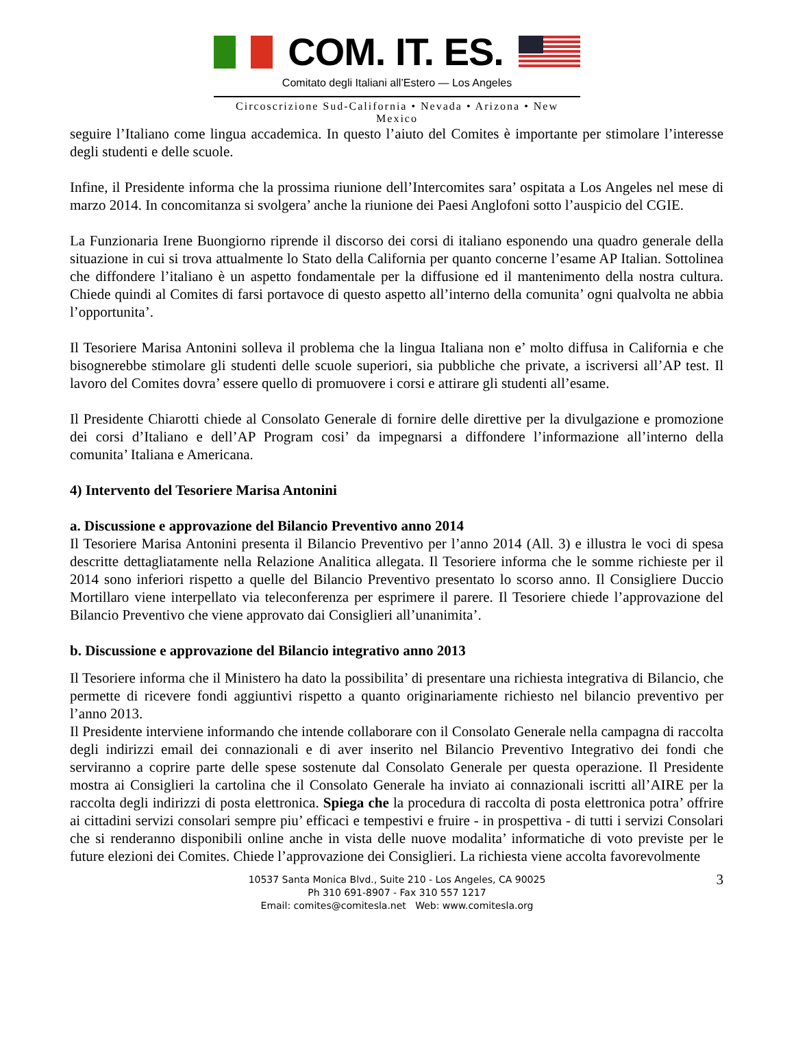COM. IT. ES.
Comitato degli Italiani all’Estero — Los Angeles
Circoscrizione Sud-California • Nevada • Arizona • New Mexico
seguire l’Italiano come lingua accademica. In questo l’aiuto del Comites è importante per stimolare l’interesse degli studenti e delle scuole.
Infine, il Presidente informa che la prossima riunione dell’Intercomites sara’ ospitata a Los Angeles nel mese di marzo 2014. In concomitanza si svolgera’ anche la riunione dei Paesi Anglofoni sotto l’auspicio del CGIE.
La Funzionaria Irene Buongiorno riprende il discorso dei corsi di italiano esponendo una quadro generale della situazione in cui si trova attualmente lo Stato della California per quanto concerne l’esame AP Italian. Sottolinea che diffondere l’italiano è un aspetto fondamentale per la diffusione ed il mantenimento della nostra cultura. Chiede quindi al Comites di farsi portavoce di questo aspetto all’interno della comunita’ ogni qualvolta ne abbia l’opportunita’.
Il Tesoriere Marisa Antonini solleva il problema che la lingua Italiana non e’ molto diffusa in California e che bisognerebbe stimolare gli studenti delle scuole superiori, sia pubbliche che private, a iscriversi all’AP test. Il lavoro del Comites dovra’ essere quello di promuovere i corsi e attirare gli studenti all’esame.
Il Presidente Chiarotti chiede al Consolato Generale di fornire delle direttive per la divulgazione e promozione dei corsi d’Italiano e dell’AP Program cosi’ da impegnarsi a diffondere l’informazione all’interno della comunita’ Italiana e Americana.
4) Intervento del Tesoriere Marisa Antonini
a. Discussione e approvazione del Bilancio Preventivo anno 2014
Il Tesoriere Marisa Antonini presenta il Bilancio Preventivo per l’anno 2014 (All. 3) e illustra le voci di spesa descritte dettagliatamente nella Relazione Analitica allegata. Il Tesoriere informa che le somme richieste per il 2014 sono inferiori rispetto a quelle del Bilancio Preventivo presentato lo scorso anno. Il Consigliere Duccio Mortillaro viene interpellato via teleconferenza per esprimere il parere. Il Tesoriere chiede l’approvazione del Bilancio Preventivo che viene approvato dai Consiglieri all’unanimita’.
b. Discussione e approvazione del Bilancio integrativo anno 2013
Il Tesoriere informa che il Ministero ha dato la possibilita’ di presentare una richiesta integrativa di Bilancio, che permette di ricevere fondi aggiuntivi rispetto a quanto originariamente richiesto nel bilancio preventivo per l’anno 2013.
Il Presidente interviene informando che intende collaborare con il Consolato Generale nella campagna di raccolta degli indirizzi email dei connazionali e di aver inserito nel Bilancio Preventivo Integrativo dei fondi che serviranno a coprire parte delle spese sostenute dal Consolato Generale per questa operazione. Il Presidente mostra ai Consiglieri la cartolina che il Consolato Generale ha inviato ai connazionali iscritti all’AIRE per la raccolta degli indirizzi di posta elettronica. Spiega che la procedura di raccolta di posta elettronica potra’ offrire ai cittadini servizi consolari sempre piu’ efficaci e tempestivi e fruire - in prospettiva - di tutti i servizi Consolari che si renderanno disponibili online anche in vista delle nuove modalita’ informatiche di voto previste per le future elezioni dei Comites. Chiede l’approvazione dei Consiglieri. La richiesta viene accolta favorevolmente
3 10537 Santa Monica Blvd., Suite 210 - Los Angeles, CA 90025
Ph 310 691-8907 - Fax 310 557 1217
Email: comites@comitesla.net Web: www.comitesla.org